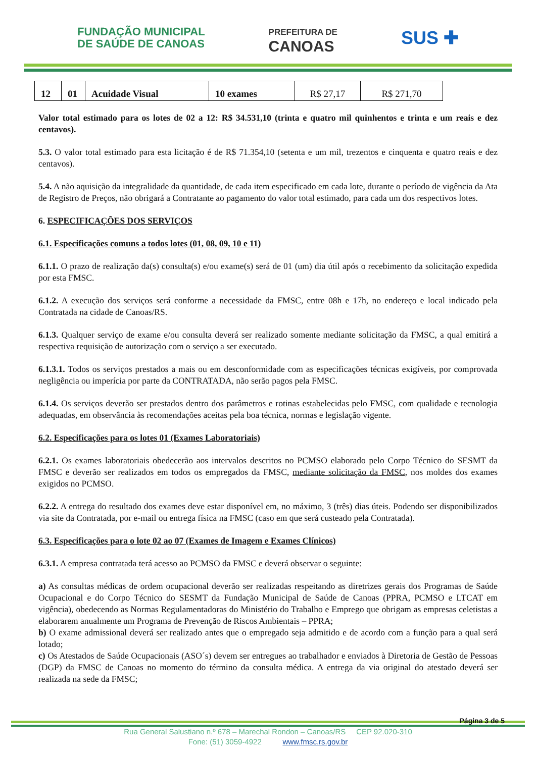FUNDAÇÃO MUNICIPAL
DE SAÚDE DE CANOAS
PREFEITURA DE
CANOAS
SUS ✚
| 12 | 01 | Acuidade Visual | 10 exames | R$ 27,17 | R$ 271,70 |
Valor total estimado para os lotes de 02 a 12: R$ 34.531,10 (trinta e quatro mil quinhentos e trinta e um reais e dez centavos).
5.3. O valor total estimado para esta licitação é de R$ 71.354,10 (setenta e um mil, trezentos e cinquenta e quatro reais e dez centavos).
5.4. A não aquisição da integralidade da quantidade, de cada item especificado em cada lote, durante o período de vigência da Ata de Registro de Preços, não obrigará a Contratante ao pagamento do valor total estimado, para cada um dos respectivos lotes.
6. ESPECIFICAÇÕES DOS SERVIÇOS
6.1. Especificações comuns a todos lotes (01, 08, 09, 10 e 11)
6.1.1. O prazo de realização da(s) consulta(s) e/ou exame(s) será de 01 (um) dia útil após o recebimento da solicitação expedida por esta FMSC.
6.1.2. A execução dos serviços será conforme a necessidade da FMSC, entre 08h e 17h, no endereço e local indicado pela Contratada na cidade de Canoas/RS.
6.1.3. Qualquer serviço de exame e/ou consulta deverá ser realizado somente mediante solicitação da FMSC, a qual emitirá a respectiva requisição de autorização com o serviço a ser executado.
6.1.3.1. Todos os serviços prestados a mais ou em desconformidade com as especificações técnicas exigíveis, por comprovada negligência ou imperícia por parte da CONTRATADA, não serão pagos pela FMSC.
6.1.4. Os serviços deverão ser prestados dentro dos parâmetros e rotinas estabelecidas pelo FMSC, com qualidade e tecnologia adequadas, em observância às recomendações aceitas pela boa técnica, normas e legislação vigente.
6.2. Especificações para os lotes 01 (Exames Laboratoriais)
6.2.1. Os exames laboratoriais obedecerão aos intervalos descritos no PCMSO elaborado pelo Corpo Técnico do SESMT da FMSC e deverão ser realizados em todos os empregados da FMSC, mediante solicitação da FMSC, nos moldes dos exames exigidos no PCMSO.
6.2.2. A entrega do resultado dos exames deve estar disponível em, no máximo, 3 (três) dias úteis. Podendo ser disponibilizados via site da Contratada, por e-mail ou entrega física na FMSC (caso em que será custeado pela Contratada).
6.3. Especificações para o lote 02 ao 07 (Exames de Imagem e Exames Clínicos)
6.3.1. A empresa contratada terá acesso ao PCMSO da FMSC e deverá observar o seguinte:
a) As consultas médicas de ordem ocupacional deverão ser realizadas respeitando as diretrizes gerais dos Programas de Saúde Ocupacional e do Corpo Técnico do SESMT da Fundação Municipal de Saúde de Canoas (PPRA, PCMSO e LTCAT em vigência), obedecendo as Normas Regulamentadoras do Ministério do Trabalho e Emprego que obrigam as empresas celetistas a elaborarem anualmente um Programa de Prevenção de Riscos Ambientais – PPRA;
b) O exame admissional deverá ser realizado antes que o empregado seja admitido e de acordo com a função para a qual será lotado;
c) Os Atestados de Saúde Ocupacionais (ASO´s) devem ser entregues ao trabalhador e enviados à Diretoria de Gestão de Pessoas (DGP) da FMSC de Canoas no momento do término da consulta médica. A entrega da via original do atestado deverá ser realizada na sede da FMSC;
Página 3 de 5
Rua General Salustiano n.º 678 – Marechal Rondon – Canoas/RS CEP 92.020-310
Fone: (51) 3059-4922 www.fmsc.rs.gov.br